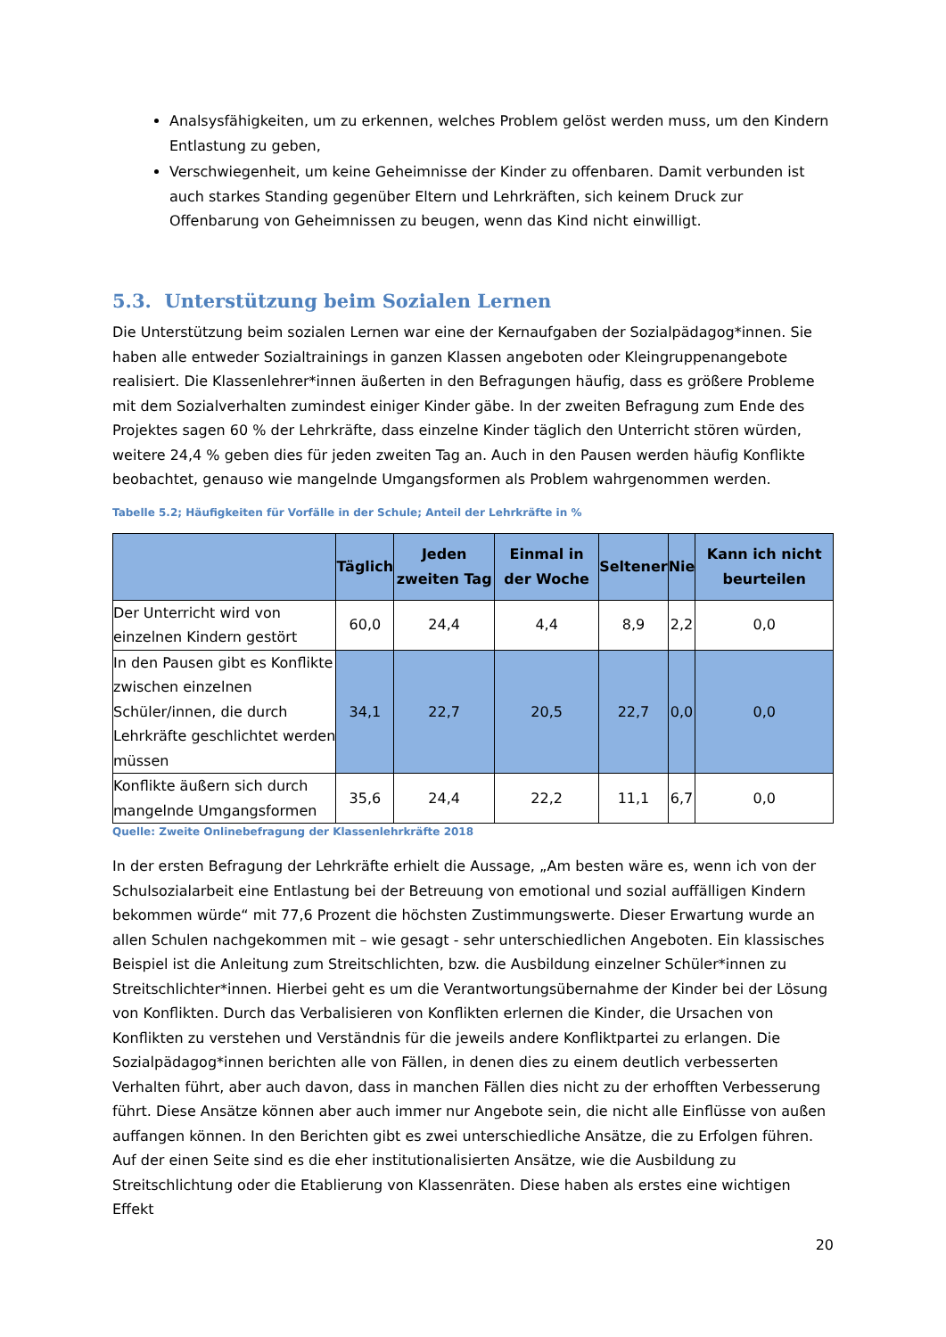Analsysfähigkeiten, um zu erkennen, welches Problem gelöst werden muss, um den Kindern Entlastung zu geben,
Verschwiegenheit, um keine Geheimnisse der Kinder zu offenbaren. Damit verbunden ist auch starkes Standing gegenüber Eltern und Lehrkräften, sich keinem Druck zur Offenbarung von Geheimnissen zu beugen, wenn das Kind nicht einwilligt.
5.3. Unterstützung beim Sozialen Lernen
Die Unterstützung beim sozialen Lernen war eine der Kernaufgaben der Sozialpädagog*innen. Sie haben alle entweder Sozialtrainings in ganzen Klassen angeboten oder Kleingruppenangebote realisiert. Die Klassenlehrer*innen äußerten in den Befragungen häufig, dass es größere Probleme mit dem Sozialverhalten zumindest einiger Kinder gäbe. In der zweiten Befragung zum Ende des Projektes sagen 60 % der Lehrkräfte, dass einzelne Kinder täglich den Unterricht stören würden, weitere 24,4 % geben dies für jeden zweiten Tag an. Auch in den Pausen werden häufig Konflikte beobachtet, genauso wie mangelnde Umgangsformen als Problem wahrgenommen werden.
Tabelle 5.2; Häufigkeiten für Vorfälle in der Schule; Anteil der Lehrkräfte in %
| | Täglich | Jeden zweiten Tag | Einmal in der Woche | Seltener | Nie | Kann ich nicht beurteilen |
| --- | --- | --- | --- | --- | --- | --- |
| Der Unterricht wird von einzelnen Kindern gestört | 60,0 | 24,4 | 4,4 | 8,9 | 2,2 | 0,0 |
| In den Pausen gibt es Konflikte zwischen einzelnen Schüler/innen, die durch Lehrkräfte geschlichtet werden müssen | 34,1 | 22,7 | 20,5 | 22,7 | 0,0 | 0,0 |
| Konflikte äußern sich durch mangelnde Umgangsformen | 35,6 | 24,4 | 22,2 | 11,1 | 6,7 | 0,0 |
Quelle: Zweite Onlinebefragung der Klassenlehrkräfte 2018
In der ersten Befragung der Lehrkräfte erhielt die Aussage, „Am besten wäre es, wenn ich von der Schulsozialarbeit eine Entlastung bei der Betreuung von emotional und sozial auffälligen Kindern bekommen würde“ mit 77,6 Prozent die höchsten Zustimmungswerte. Dieser Erwartung wurde an allen Schulen nachgekommen mit – wie gesagt - sehr unterschiedlichen Angeboten. Ein klassisches Beispiel ist die Anleitung zum Streitschlichten, bzw. die Ausbildung einzelner Schüler*innen zu Streitschlichter*innen. Hierbei geht es um die Verantwortungsübernahme der Kinder bei der Lösung von Konflikten. Durch das Verbalisieren von Konflikten erlernen die Kinder, die Ursachen von Konflikten zu verstehen und Verständnis für die jeweils andere Konfliktpartei zu erlangen. Die Sozialpädagog*innen berichten alle von Fällen, in denen dies zu einem deutlich verbesserten Verhalten führt, aber auch davon, dass in manchen Fällen dies nicht zu der erhofften Verbesserung führt. Diese Ansätze können aber auch immer nur Angebote sein, die nicht alle Einflüsse von außen auffangen können. In den Berichten gibt es zwei unterschiedliche Ansätze, die zu Erfolgen führen. Auf der einen Seite sind es die eher institutionalisierten Ansätze, wie die Ausbildung zu Streitschlichtung oder die Etablierung von Klassenräten. Diese haben als erstes eine wichtigen Effekt
20